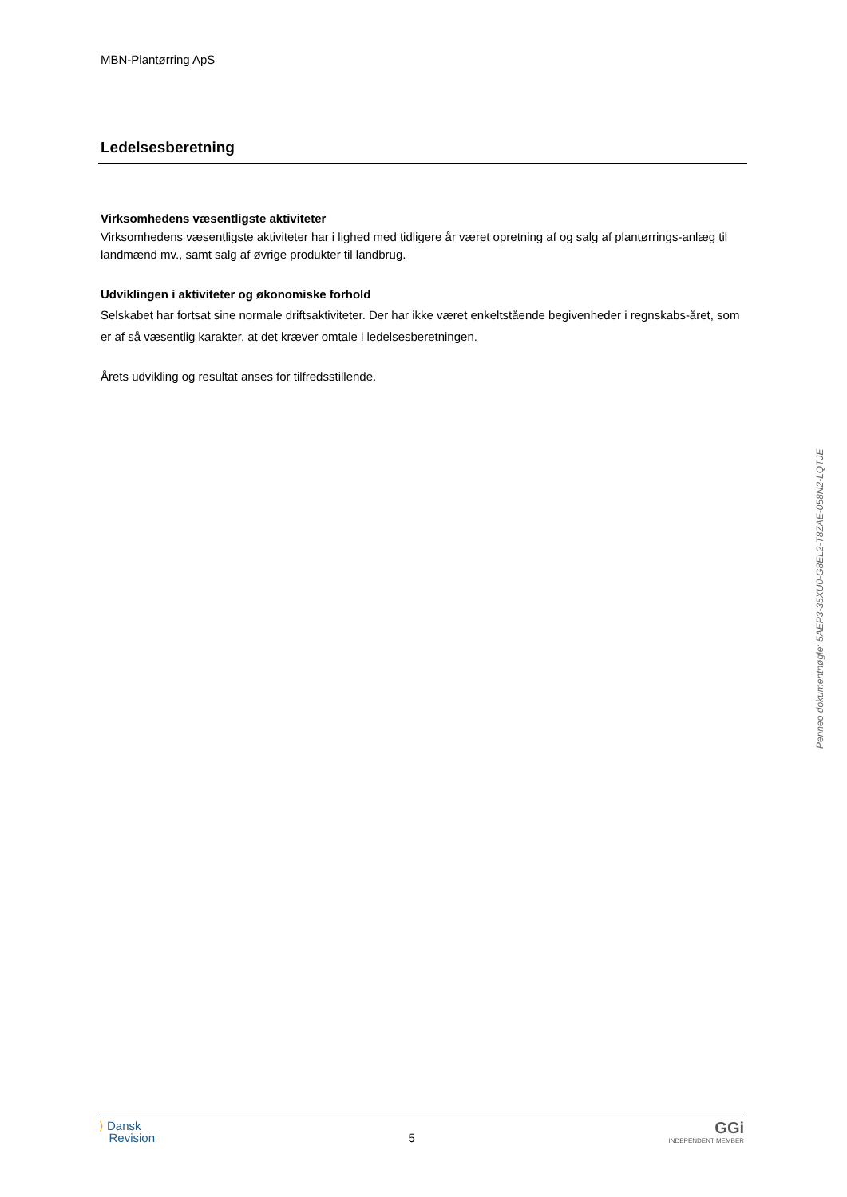MBN-Plantørring ApS
Ledelsesberetning
Virksomhedens væsentligste aktiviteter
Virksomhedens væsentligste aktiviteter har i lighed med tidligere år været opretning af og salg af plantørrings-anlæg til landmænd mv., samt salg af øvrige produkter til landbrug.
Udviklingen i aktiviteter og økonomiske forhold
Selskabet har fortsat sine normale driftsaktiviteter. Der har ikke været enkeltstående begivenheder i regnskabs-året, som er af så væsentlig karakter, at det kræver omtale i ledelsesberetningen.
Årets udvikling og resultat anses for tilfredsstillende.
Penneo dokumentnøgle: 5AEP3-35XU0-G8EL2-T8ZAE-058N2-LQTJE
⟩ Dansk
Revision
5
GGi
INDEPENDENT MEMBER